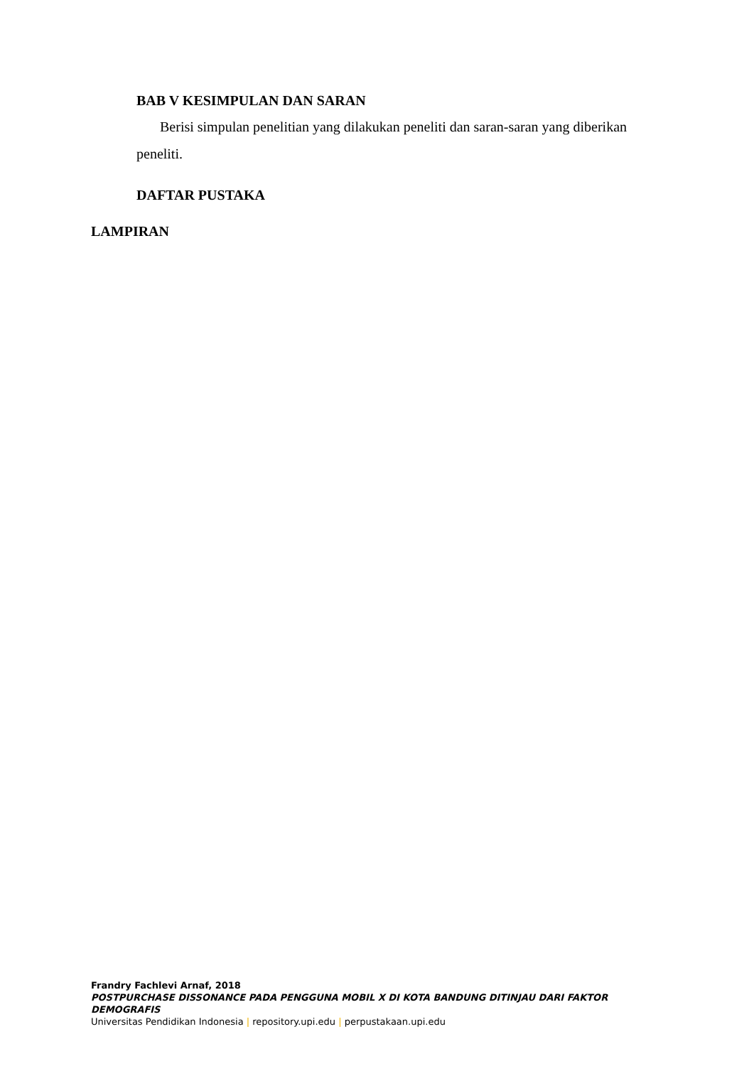BAB V KESIMPULAN DAN SARAN
Berisi simpulan penelitian yang dilakukan peneliti dan saran-saran yang diberikan
peneliti.
DAFTAR PUSTAKA
LAMPIRAN
Frandry Fachlevi Arnaf, 2018
POSTPURCHASE DISSONANCE PADA PENGGUNA MOBIL X DI KOTA BANDUNG DITINJAU DARI FAKTOR DEMOGRAFIS
Universitas Pendidikan Indonesia | repository.upi.edu | perpustakaan.upi.edu